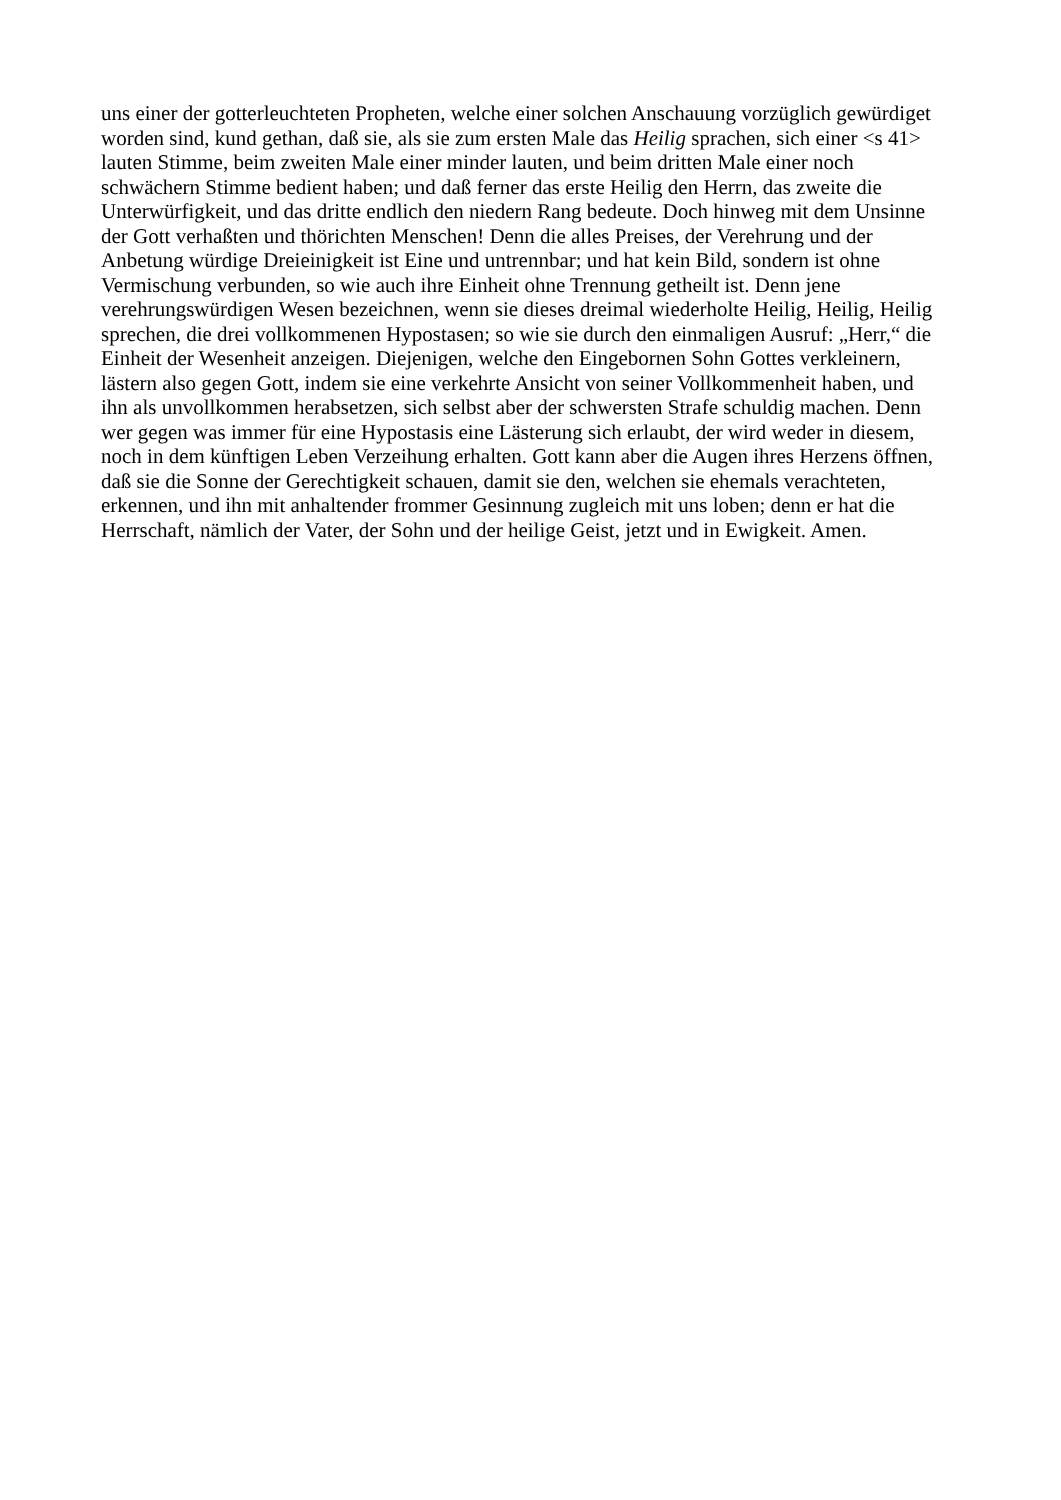uns einer der gotterleuchteten Propheten, welche einer solchen Anschauung vorzüglich gewürdiget
worden sind, kund gethan, daß sie, als sie zum ersten Male das Heilig sprachen, sich einer <s 41>
lauten Stimme, beim zweiten Male einer minder lauten, und beim dritten Male einer noch
schwächern Stimme bedient haben; und daß ferner das erste Heilig den Herrn, das zweite die
Unterwürfigkeit, und das dritte endlich den niedern Rang bedeute. Doch hinweg mit dem Unsinne
der Gott verhaßten und thörichten Menschen! Denn die alles Preises, der Verehrung und der
Anbetung würdige Dreieinigkeit ist Eine und untrennbar; und hat kein Bild, sondern ist ohne
Vermischung verbunden, so wie auch ihre Einheit ohne Trennung getheilt ist. Denn jene
verehrungswürdigen Wesen bezeichnen, wenn sie dieses dreimal wiederholte Heilig, Heilig, Heilig
sprechen, die drei vollkommenen Hypostasen; so wie sie durch den einmaligen Ausruf: „Herr,“ die
Einheit der Wesenheit anzeigen. Diejenigen, welche den Eingebornen Sohn Gottes verkleinern,
lästern also gegen Gott, indem sie eine verkehrte Ansicht von seiner Vollkommenheit haben, und
ihn als unvollkommen herabsetzen, sich selbst aber der schwersten Strafe schuldig machen. Denn
wer gegen was immer für eine Hypostasis eine Lästerung sich erlaubt, der wird weder in diesem,
noch in dem künftigen Leben Verzeihung erhalten. Gott kann aber die Augen ihres Herzens öffnen,
daß sie die Sonne der Gerechtigkeit schauen, damit sie den, welchen sie ehemals verachteten,
erkennen, und ihn mit anhaltender frommer Gesinnung zugleich mit uns loben; denn er hat die
Herrschaft, nämlich der Vater, der Sohn und der heilige Geist, jetzt und in Ewigkeit. Amen.